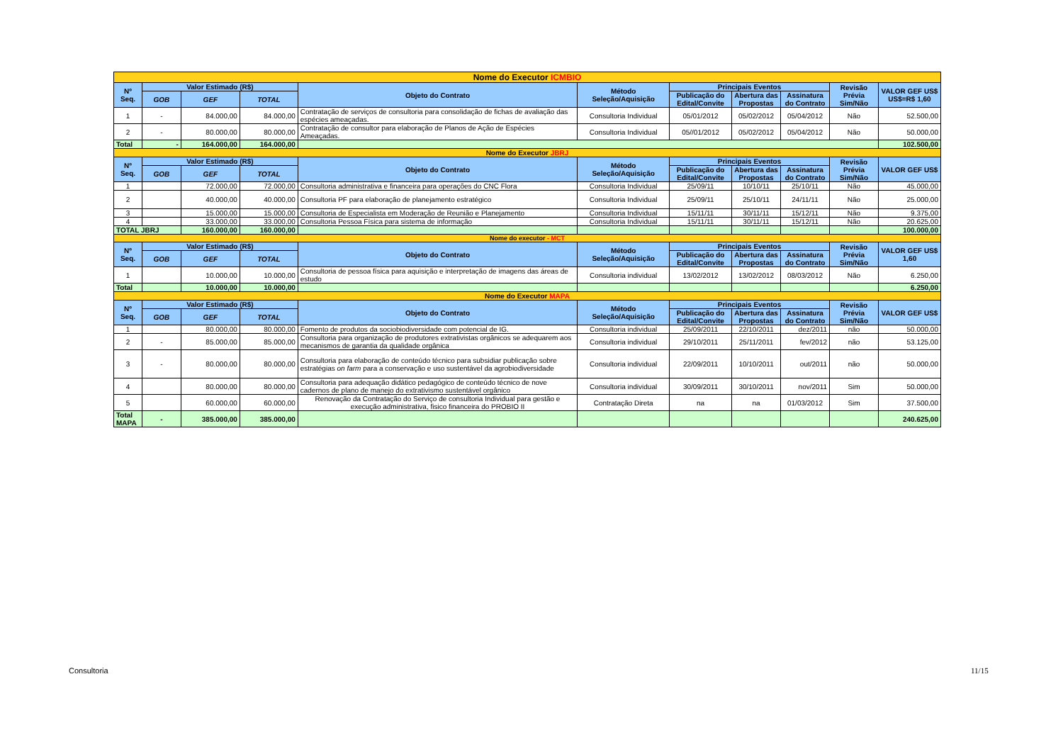| Nome do Executor ICMBIO | | | | | | | | | | |
| Nº Seq. | Valor Estimado (R$) | | | Objeto do Contrato | Método Seleção/Aquisição | Principais Eventos | | | Revisão Prévia Sim/Não | VALOR GEF US$ US$=R$ 1,60 |
| | GOB | GEF | TOTAL | | | Publicação do Edital/Convite | Abertura das Propostas | Assinatura do Contrato | | |
| 1 | - | 84.000,00 | 84.000,00 | Contratação de serviços de consultoria para consolidação de fichas de avaliação das espécies ameaçadas. | Consultoria Individual | 05/01/2012 | 05/02/2012 | 05/04/2012 | Não | 52.500,00 |
| 2 | - | 80.000,00 | 80.000,00 | Contratação de consultor para elaboração de Planos de Ação de Espécies Ameaçadas. | Consultoria Individual | 05//01/2012 | 05/02/2012 | 05/04/2012 | Não | 50.000,00 |
| Total | - | 164.000,00 | 164.000,00 | | | | | | | 102.500,00 |
| Nome do Executor JBRJ | | | | | | | | | | |
| Nº Seq. | Valor Estimado (R$) | | | Objeto do Contrato | Método Seleção/Aquisição | Principais Eventos | | | Revisão Prévia Sim/Não | VALOR GEF US$ |
| | GOB | GEF | TOTAL | | | Publicação do Edital/Convite | Abertura das Propostas | Assinatura do Contrato | | |
| 1 | | 72.000,00 | 72.000,00 | Consultoria administrativa e financeira para operações do CNC Flora | Consultoria Individual | 25/09/11 | 10/10/11 | 25/10/11 | Não | 45.000,00 |
| 2 | | 40.000,00 | 40.000,00 | Consultoria PF para elaboração de planejamento estratégico | Consultoria Individual | 25/09/11 | 25/10/11 | 24/11/11 | Não | 25.000,00 |
| 3 | | 15.000,00 | 15.000,00 | Consultoria de Especialista em Moderação de Reunião e Planejamento | Consultoria Individual | 15/11/11 | 30/11/11 | 15/12/11 | Não | 9.375,00 |
| 4 | | 33.000,00 | 33.000,00 | Consultoria Pessoa Física para sistema de informação | Consultoria Individual | 15/11/11 | 30/11/11 | 15/12/11 | Não | 20.625,00 |
| TOTAL JBRJ | | 160.000,00 | 160.000,00 | | | | | | | 100.000,00 |
| Nome do executor - MCT | | | | | | | | | | |
| Nº Seq. | Valor Estimado (R$) | | | Objeto do Contrato | Método Seleção/Aquisição | Principais Eventos | | | Revisão Prévia Sim/Não | VALOR GEF US$ 1,60 |
| | GOB | GEF | TOTAL | | | Publicação do Edital/Convite | Abertura das Propostas | Assinatura do Contrato | | |
| 1 | | 10.000,00 | 10.000,00 | Consultoria de pessoa física para aquisição e interpretação de imagens das áreas de estudo | Consultoria individual | 13/02/2012 | 13/02/2012 | 08/03/2012 | Não | 6.250,00 |
| Total | | 10.000,00 | 10.000,00 | | | | | | | 6.250,00 |
| Nome do Executor MAPA | | | | | | | | | | |
| Nº Seq. | Valor Estimado (R$) | | | Objeto do Contrato | Método Seleção/Aquisição | Principais Eventos | | | Revisão Prévia Sim/Não | VALOR GEF US$ |
| | GOB | GEF | TOTAL | | | Publicação do Edital/Convite | Abertura das Propostas | Assinatura do Contrato | | |
| 1 | | 80.000,00 | 80.000,00 | Fomento de produtos da sociobiodiversidade com potencial de IG. | Consultoria individual | 25/09/2011 | 22/10/2011 | dez/2011 | não | 50.000,00 |
| 2 | - | 85.000,00 | 85.000,00 | Consultoria para organização de produtores extrativistas orgânicos se adequarem aos mecanismos de garantia da qualidade orgânica | Consultoria individual | 29/10/2011 | 25/11/2011 | fev/2012 | não | 53.125,00 |
| 3 | - | 80.000,00 | 80.000,00 | Consultoria para elaboração de conteúdo técnico para subsidiar publicação sobre estratégias on farm para a conservação e uso sustentável da agrobiodiversidade | Consultoria individual | 22/09/2011 | 10/10/2011 | out/2011 | não | 50.000,00 |
| 4 | | 80.000,00 | 80.000,00 | Consultoria para adequação didático pedagógico de conteúdo técnico de nove cadernos de plano de manejo do extrativismo sustentável orgânico | Consultoria individual | 30/09/2011 | 30/10/2011 | nov/2011 | Sim | 50.000,00 |
| 5 | | 60.000,00 | 60.000,00 | Renovação da Contratação do Serviço de consultoria Individual para gestão e execução administrativa, fisico financeira do PROBIO II | Contratação Direta | na | na | 01/03/2012 | Sim | 37.500,00 |
| Total MAPA | - | 385.000,00 | 385.000,00 | | | | | | | 240.625,00 |
Consultoria 11/15